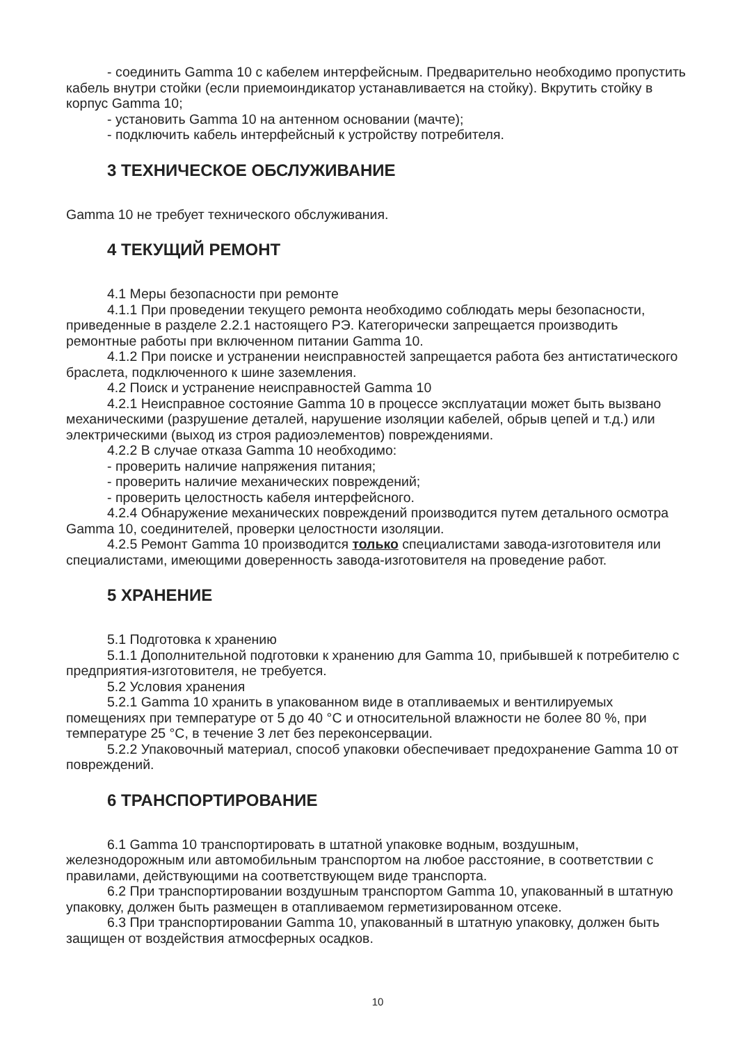- соединить Gamma 10 с кабелем интерфейсным. Предварительно необходимо пропустить кабель внутри стойки (если приемоиндикатор устанавливается на стойку). Вкрутить стойку в корпус Gamma 10;
- установить Gamma 10 на антенном основании (мачте);
- подключить кабель интерфейсный к устройству потребителя.
3 ТЕХНИЧЕСКОЕ ОБСЛУЖИВАНИЕ
Gamma 10 не требует технического обслуживания.
4 ТЕКУЩИЙ РЕМОНТ
4.1 Меры безопасности при ремонте
4.1.1 При проведении текущего ремонта необходимо соблюдать меры безопасности, приведенные в разделе 2.2.1 настоящего РЭ. Категорически запрещается производить ремонтные работы при включенном питании Gamma 10.
4.1.2 При поиске и устранении неисправностей запрещается работа без антистатического браслета, подключенного к шине заземления.
4.2 Поиск и устранение неисправностей Gamma 10
4.2.1 Неисправное состояние Gamma 10 в процессе эксплуатации может быть вызвано механическими (разрушение деталей, нарушение изоляции кабелей, обрыв цепей и т.д.) или электрическими (выход из строя радиоэлементов) повреждениями.
4.2.2 В случае отказа Gamma 10 необходимо:
- проверить наличие напряжения питания;
- проверить наличие механических повреждений;
- проверить целостность кабеля интерфейсного.
4.2.4 Обнаружение механических повреждений производится путем детального осмотра Gamma 10, соединителей, проверки целостности изоляции.
4.2.5 Ремонт Gamma 10 производится только специалистами завода-изготовителя или специалистами, имеющими доверенность завода-изготовителя на проведение работ.
5 ХРАНЕНИЕ
5.1 Подготовка к хранению
5.1.1 Дополнительной подготовки к хранению для Gamma 10, прибывшей к потребителю с предприятия-изготовителя, не требуется.
5.2 Условия хранения
5.2.1 Gamma 10 хранить в упакованном виде в отапливаемых и вентилируемых помещениях при температуре от 5 до 40 °С и относительной влажности не более 80 %, при температуре 25 °С, в течение 3 лет без переконсервации.
5.2.2 Упаковочный материал, способ упаковки обеспечивает предохранение Gamma 10 от повреждений.
6 ТРАНСПОРТИРОВАНИЕ
6.1 Gamma 10 транспортировать в штатной упаковке водным, воздушным, железнодорожным или автомобильным транспортом на любое расстояние, в соответствии с правилами, действующими на соответствующем виде транспорта.
6.2 При транспортировании воздушным транспортом Gamma 10, упакованный в штатную упаковку, должен быть размещен в отапливаемом герметизированном отсеке.
6.3 При транспортировании Gamma 10, упакованный в штатную упаковку, должен быть защищен от воздействия атмосферных осадков.
10